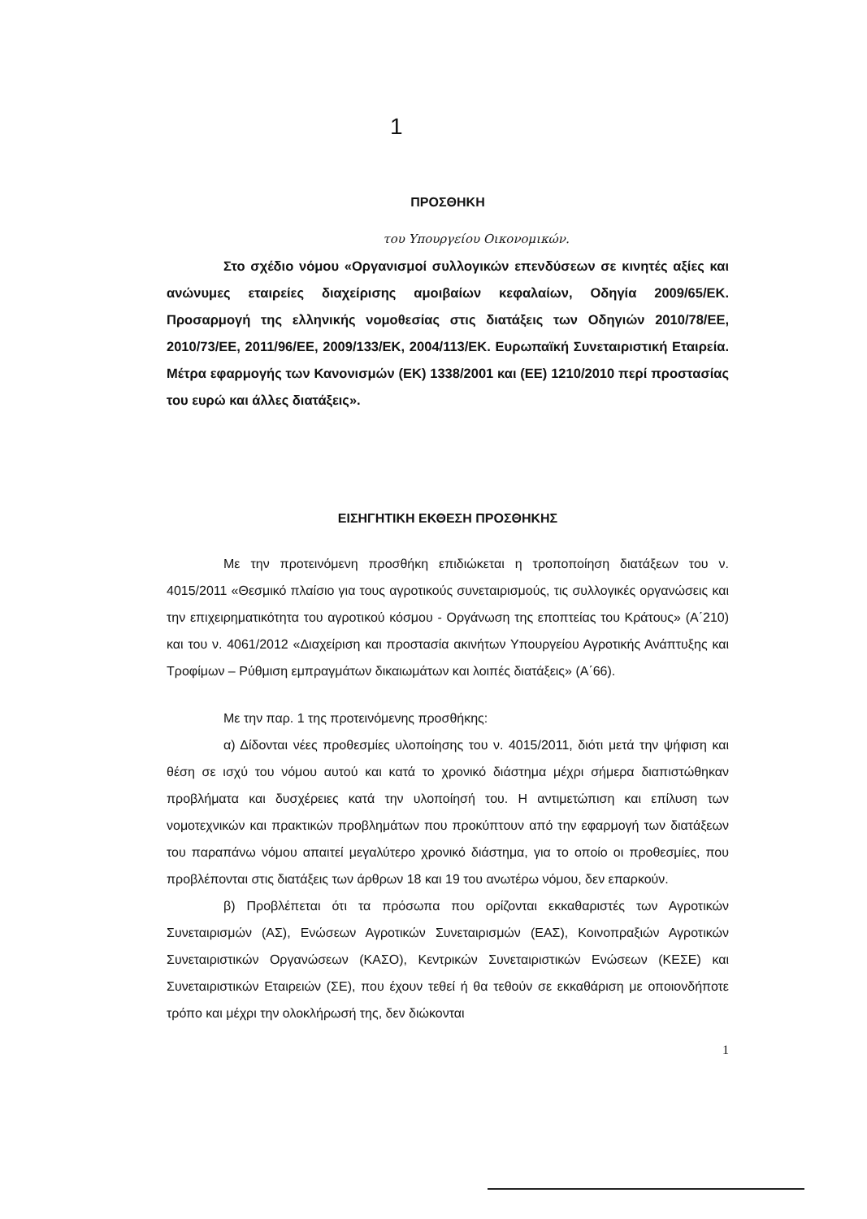1
ΠΡΟΣΘΗΚΗ
του Υπουργείου Οικονομικών.
Στο σχέδιο νόμου «Οργανισμοί συλλογικών επενδύσεων σε κινητές αξίες και ανώνυμες εταιρείες διαχείρισης αμοιβαίων κεφαλαίων, Οδηγία 2009/65/ΕΚ. Προσαρμογή της ελληνικής νομοθεσίας στις διατάξεις των Οδηγιών 2010/78/ΕΕ, 2010/73/ΕΕ, 2011/96/ΕΕ, 2009/133/ΕΚ, 2004/113/ΕΚ. Ευρωπαϊκή Συνεταιριστική Εταιρεία. Μέτρα εφαρμογής των Κανονισμών (ΕΚ) 1338/2001 και (ΕΕ) 1210/2010 περί προστασίας του ευρώ και άλλες διατάξεις».
ΕΙΣΗΓΗΤΙΚΗ ΕΚΘΕΣΗ ΠΡΟΣΘΗΚΗΣ
Με την προτεινόμενη προσθήκη επιδιώκεται η τροποποίηση διατάξεων του ν. 4015/2011 «Θεσμικό πλαίσιο για τους αγροτικούς συνεταιρισμούς, τις συλλογικές οργανώσεις και την επιχειρηματικότητα του αγροτικού κόσμου - Οργάνωση της εποπτείας του Κράτους» (Α΄210) και του ν. 4061/2012 «Διαχείριση και προστασία ακινήτων Υπουργείου Αγροτικής Ανάπτυξης και Τροφίμων – Ρύθμιση εμπραγμάτων δικαιωμάτων και λοιπές διατάξεις» (Α΄66).
Με την παρ. 1 της προτεινόμενης προσθήκης:
α) Δίδονται νέες προθεσμίες υλοποίησης του ν. 4015/2011, διότι μετά την ψήφιση και θέση σε ισχύ του νόμου αυτού και κατά το χρονικό διάστημα μέχρι σήμερα διαπιστώθηκαν προβλήματα και δυσχέρειες κατά την υλοποίησή του. Η αντιμετώπιση και επίλυση των νομοτεχνικών και πρακτικών προβλημάτων που προκύπτουν από την εφαρμογή των διατάξεων του παραπάνω νόμου απαιτεί μεγαλύτερο χρονικό διάστημα, για το οποίο οι προθεσμίες, που προβλέπονται στις διατάξεις των άρθρων 18 και 19 του ανωτέρω νόμου, δεν επαρκούν.
β) Προβλέπεται ότι τα πρόσωπα που ορίζονται εκκαθαριστές των Αγροτικών Συνεταιρισμών (ΑΣ), Ενώσεων Αγροτικών Συνεταιρισμών (ΕΑΣ), Κοινοπραξιών Αγροτικών Συνεταιριστικών Οργανώσεων (ΚΑΣΟ), Κεντρικών Συνεταιριστικών Ενώσεων (ΚΕΣΕ) και Συνεταιριστικών Εταιρειών (ΣΕ), που έχουν τεθεί ή θα τεθούν σε εκκαθάριση με οποιονδήποτε τρόπο και μέχρι την ολοκλήρωσή της, δεν διώκονται
1